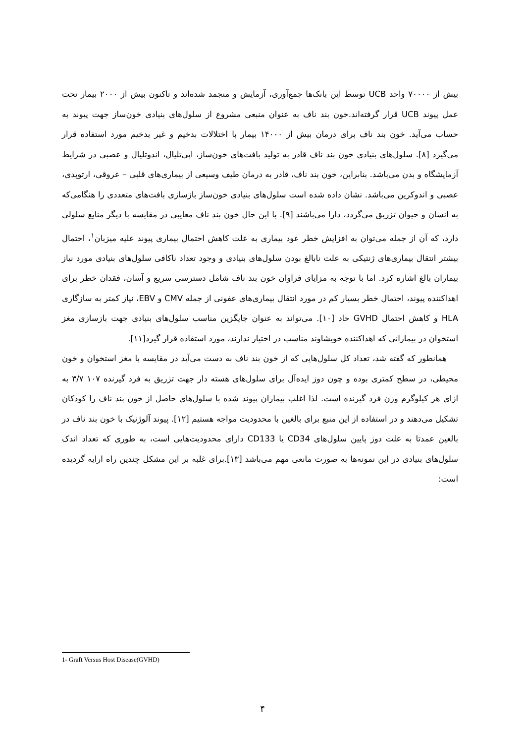بیش از ۷۰۰۰۰ واحد UCB توسط این بانک‌ها جمع‌آوری، آزمایش و منجمد شده‌اند و تاکنون بیش از ۲۰۰۰ بیمار تحت عمل پیوند UCB قرار گرفته‌اند.خون بند ناف به عنوان منبعی مشروع از سلول‌های بنیادی خون‌ساز جهت پیوند به حساب می‌آید. خون بند ناف برای درمان بیش از ۱۴۰۰۰ بیمار با اختلالات بدخیم و غیر بدخیم مورد استفاده قرار می‌گیرد [۸]. سلول‌های بنیادی خون بند ناف قادر به تولید بافت‌های خون‌ساز، اپی‌تلیال، اندوتلیال و عصبی در شرایط آزمایشگاه و بدن می‌باشد. بنابراین، خون بند ناف، قادر به درمان طیف وسیعی از بیماری‌های قلبی – عروقی، ارتوپدی، عصبی و اندوکرین می‌باشد. نشان داده شده است سلول‌های بنیادی خون‌ساز بازسازی بافت‌های متعددی را هنگامی‌که به انسان و حیوان تزریق می‌گردد، دارا می‌باشند [۹]. با این حال خون بند ناف معایبی در مقایسه با دیگر منابع سلولی دارد، که آن از جمله می‌توان به افزایش خطر عود بیماری به علت کاهش احتمال بیماری پیوند علیه میزبان<sup>۱</sup>، احتمال بیشتر انتقال بیماری‌های ژنتیکی به علت نابالغ بودن سلول‌های بنیادی و وجود تعداد ناکافی سلول‌های بنیادی مورد نیاز بیماران بالغ اشاره کرد. اما با توجه به مزایای فراوان خون بند ناف شامل دسترسی سریع و آسان، فقدان خطر برای اهداکننده پیوند، احتمال خطر بسیار کم در مورد انتقال بیماری‌های عفونی از جمله CMV و EBV، نیاز کمتر به سازگاری HLA و کاهش احتمال GVHD حاد [۱۰]. می‌تواند به عنوان جایگزین مناسب سلول‌های بنیادی جهت بازسازی مغز استخوان در بیمارانی که اهداکننده خویشاوند مناسب در اختیار ندارند، مورد استفاده قرار گیرد[۱۱].
همانطور که گفته شد، تعداد کل سلول‌هایی که از خون بند ناف به دست می‌آید در مقایسه با مغز استخوان و خون محیطی، در سطح کمتری بوده و چون دوز ایده‌آل برای سلول‌های هسته دار جهت تزریق به فرد گیرنده ۱۰۷ ۳/۷ به ازای هر کیلوگرم وزن فرد گیرنده است. لذا اغلب بیماران پیوند شده با سلول‌های حاصل از خون بند ناف را کودکان تشکیل می‌دهند و در استفاده از این منبع برای بالغین با محدودیت مواجه هستیم [۱۲]. پیوند آلوژنیک با خون بند ناف در بالغین عمدتا به علت دوز پایین سلول‌های CD34 یا CD133 دارای محدودیت‌هایی است، به طوری که تعداد اندک سلول‌های بنیادی در این نمونه‌ها به صورت مانعی مهم می‌باشد [۱۳].برای غلبه بر این مشکل چندین راه ارایه گردیده است:
1- Graft Versus Host Disease(GVHD)
۴